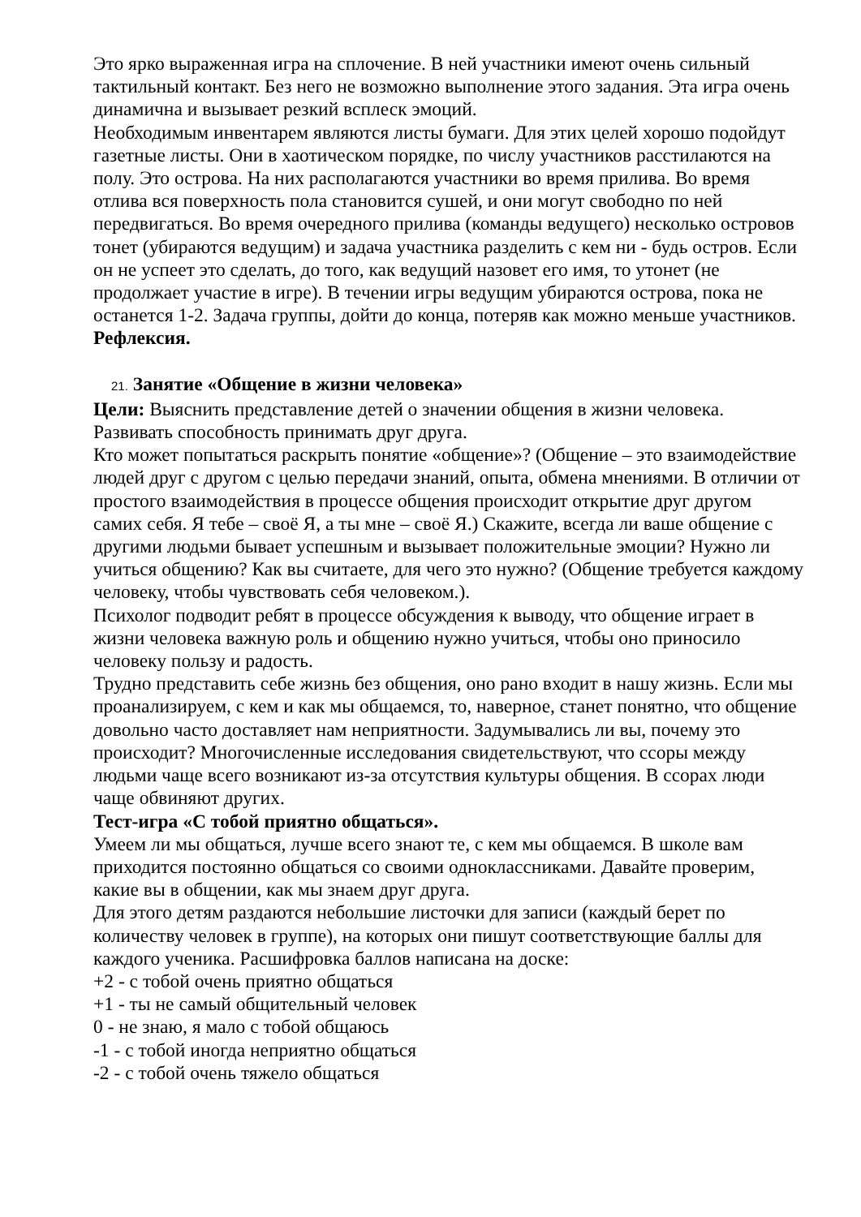Это ярко выраженная игра на сплочение. В ней участники имеют очень сильный тактильный контакт. Без него не возможно выполнение этого задания. Эта игра очень динамична и вызывает резкий всплеск эмоций.
Необходимым инвентарем являются листы бумаги. Для этих целей хорошо подойдут газетные листы. Они в хаотическом порядке, по числу участников расстилаются на полу. Это острова. На них располагаются участники во время прилива. Во время отлива вся поверхность пола становится сушей, и они могут свободно по ней передвигаться. Во время очередного прилива (команды ведущего) несколько островов тонет (убираются ведущим) и задача участника разделить с кем ни - будь остров. Если он не успеет это сделать, до того, как ведущий назовет его имя, то утонет (не продолжает участие в игре). В течении игры ведущим убираются острова, пока не останется 1-2. Задача группы, дойти до конца, потеряв как можно меньше участников.
Рефлексия.
21. Занятие «Общение в жизни человека»
Цели: Выяснить представление детей о значении общения в жизни человека. Развивать способность принимать друг друга.
Кто может попытаться раскрыть понятие «общение»? (Общение – это взаимодействие людей друг с другом с целью передачи знаний, опыта, обмена мнениями. В отличии от простого взаимодействия в процессе общения происходит открытие друг другом самих себя. Я тебе – своё Я, а ты мне – своё Я.) Скажите, всегда ли ваше общение с другими людьми бывает успешным и вызывает положительные эмоции? Нужно ли учиться общению? Как вы считаете, для чего это нужно? (Общение требуется каждому человеку, чтобы чувствовать себя человеком.).
Психолог подводит ребят в процессе обсуждения к выводу, что общение играет в жизни человека важную роль и общению нужно учиться, чтобы оно приносило человеку пользу и радость.
Трудно представить себе жизнь без общения, оно рано входит в нашу жизнь. Если мы проанализируем, с кем и как мы общаемся, то, наверное, станет понятно, что общение довольно часто доставляет нам неприятности. Задумывались ли вы, почему это происходит? Многочисленные исследования свидетельствуют, что ссоры между людьми чаще всего возникают из-за отсутствия культуры общения. В ссорах люди чаще обвиняют других.
Тест-игра «С тобой приятно общаться».
Умеем ли мы общаться, лучше всего знают те, с кем мы общаемся. В школе вам приходится постоянно общаться со своими одноклассниками. Давайте проверим, какие вы в общении, как мы знаем друг друга.
Для этого детям раздаются небольшие листочки для записи (каждый берет по количеству человек в группе), на которых они пишут соответствующие баллы для каждого ученика. Расшифровка баллов написана на доске:
+2 - с тобой очень приятно общаться
+1 - ты не самый общительный человек
0 - не знаю, я мало с тобой общаюсь
-1 - с тобой иногда неприятно общаться
-2 - с тобой очень тяжело общаться